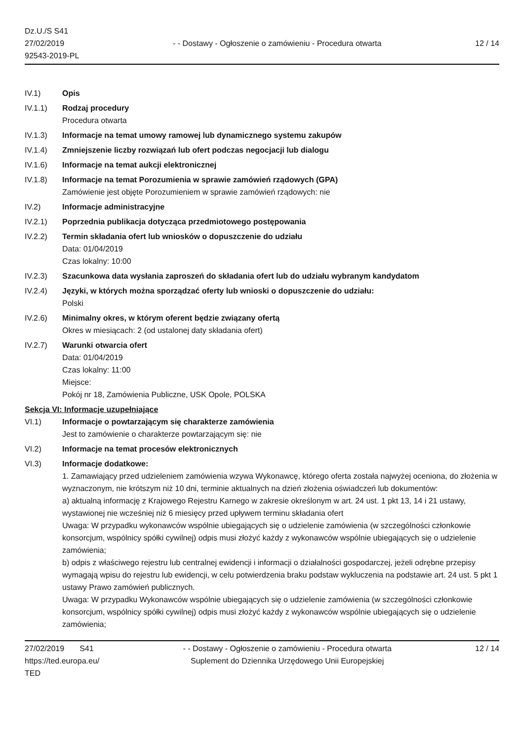Dz.U./S S41
27/02/2019
92543-2019-PL
- - Dostawy - Ogłoszenie o zamówieniu - Procedura otwarta
12 / 14
IV.1) Opis
IV.1.1) Rodzaj procedury
Procedura otwarta
IV.1.3) Informacje na temat umowy ramowej lub dynamicznego systemu zakupów
IV.1.4) Zmniejszenie liczby rozwiązań lub ofert podczas negocjacji lub dialogu
IV.1.6) Informacje na temat aukcji elektronicznej
IV.1.8) Informacje na temat Porozumienia w sprawie zamówień rządowych (GPA)
Zamówienie jest objęte Porozumieniem w sprawie zamówień rządowych: nie
IV.2) Informacje administracyjne
IV.2.1) Poprzednia publikacja dotycząca przedmiotowego postępowania
IV.2.2) Termin składania ofert lub wniosków o dopuszczenie do udziału
Data: 01/04/2019
Czas lokalny: 10:00
IV.2.3) Szacunkowa data wysłania zaproszeń do składania ofert lub do udziału wybranym kandydatom
IV.2.4) Języki, w których można sporządzać oferty lub wnioski o dopuszczenie do udziału:
Polski
IV.2.6) Minimalny okres, w którym oferent będzie związany ofertą
Okres w miesiącach: 2 (od ustalonej daty składania ofert)
IV.2.7) Warunki otwarcia ofert
Data: 01/04/2019
Czas lokalny: 11:00
Miejsce:
Pokój nr 18, Zamówienia Publiczne, USK Opole, POLSKA
Sekcja VI: Informacje uzupełniające
VI.1) Informacje o powtarzającym się charakterze zamówienia
Jest to zamówienie o charakterze powtarzającym się: nie
VI.2) Informacje na temat procesów elektronicznych
VI.3) Informacje dodatkowe:
1. Zamawiający przed udzieleniem zamówienia wzywa Wykonawcę, którego oferta została najwyżej oceniona, do złożenia w wyznaczonym, nie krótszym niż 10 dni, terminie aktualnych na dzień złożenia oświadczeń lub dokumentów:
a) aktualną informację z Krajowego Rejestru Karnego w zakresie określonym w art. 24 ust. 1 pkt 13, 14 i 21 ustawy, wystawionej nie wcześniej niż 6 miesięcy przed upływem terminu składania ofert
Uwaga: W przypadku wykonawców wspólnie ubiegających się o udzielenie zamówienia (w szczególności członkowie konsorcjum, wspólnicy spółki cywilnej) odpis musi złożyć każdy z wykonawców wspólnie ubiegających się o udzielenie zamówienia;
b) odpis z właściwego rejestru lub centralnej ewidencji i informacji o działalności gospodarczej, jeżeli odrębne przepisy wymagają wpisu do rejestru lub ewidencji, w celu potwierdzenia braku podstaw wykluczenia na podstawie art. 24 ust. 5 pkt 1 ustawy Prawo zamówień publicznych.
Uwaga: W przypadku Wykonawców wspólnie ubiegających się o udzielenie zamówienia (w szczególności członkowie konsorcjum, wspólnicy spółki cywilnej) odpis musi złożyć każdy z wykonawców wspólnie ubiegających się o udzielenie zamówienia;
27/02/2019 S41
https://ted.europa.eu/
TED
- - Dostawy - Ogłoszenie o zamówieniu - Procedura otwarta
Suplement do Dziennika Urzędowego Unii Europejskiej
12 / 14